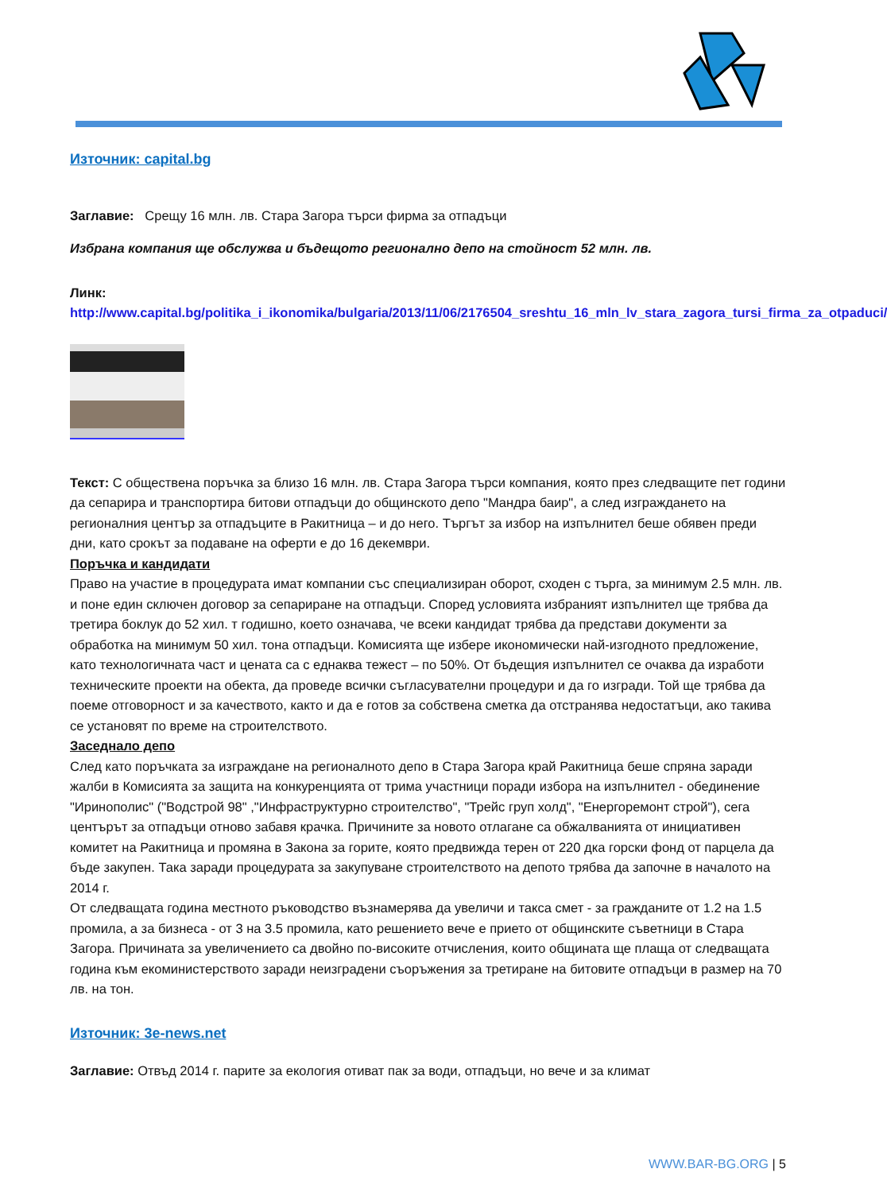Източник: capital.bg
Заглавие: Срещу 16 млн. лв. Стара Загора търси фирма за отпадъци
Избрана компания ще обслужва и бъдещото регионално депо на стойност 52 млн. лв.
Линк:
http://www.capital.bg/politika_i_ikonomika/bulgaria/2013/11/06/2176504_sreshtu_16_mln_lv_stara_zagora_tursi_firma_za_otpaduci/
Текст: С обществена поръчка за близо 16 млн. лв. Стара Загора търси компания, която през следващите пет години да сепарира и транспортира битови отпадъци до общинското депо "Мандра баир", а след изграждането на регионалния център за отпадъците в Ракитница – и до него. Търгът за избор на изпълнител беше обявен преди дни, като срокът за подаване на оферти е до 16 декември.
Поръчка и кандидати
Право на участие в процедурата имат компании със специализиран оборот, сходен с търга, за минимум 2.5 млн. лв. и поне един сключен договор за сепариране на отпадъци. Според условията избраният изпълнител ще трябва да третира боклук до 52 хил. т годишно, което означава, че всеки кандидат трябва да представи документи за обработка на минимум 50 хил. тона отпадъци. Комисията ще избере икономически най-изгодното предложение, като технологичната част и цената са с еднаква тежест – по 50%. От бъдещия изпълнител се очаква да изработи техническите проекти на обекта, да проведе всички съгласувателни процедури и да го изгради. Той ще трябва да поеме отговорност и за качеството, както и да е готов за собствена сметка да отстранява недостатъци, ако такива се установят по време на строителството.
Заседнало депо
След като поръчката за изграждане на регионалното депо в Стара Загора край Ракитница беше спряна заради жалби в Комисията за защита на конкуренцията от трима участници поради избора на изпълнител - обединение "Иринополис" ("Водстрой 98" ,"Инфраструктурно строителство", "Трейс груп холд", "Енергоремонт строй"), сега центърът за отпадъци отново забавя крачка. Причините за новото отлагане са обжалванията от инициативен комитет на Ракитница и промяна в Закона за горите, която предвижда терен от 220 дка горски фонд от парцела да бъде закупен. Така заради процедурата за закупуване строителството на депото трябва да започне в началото на 2014 г.
От следващата година местното ръководство възнамерява да увеличи и такса смет - за гражданите от 1.2 на 1.5 промила, а за бизнеса - от 3 на 3.5 промила, като решението вече е прието от общинските съветници в Стара Загора. Причината за увеличението са двойно по-високите отчисления, които общината ще плаща от следващата година към екоминистерството заради неизградени съоръжения за третиране на битовите отпадъци в размер на 70 лв. на тон.
Източник: 3e-news.net
Заглавие: Отвъд 2014 г. парите за екология отиват пак за води, отпадъци, но вече и за климат
WWW.BAR-BG.ORG | 5